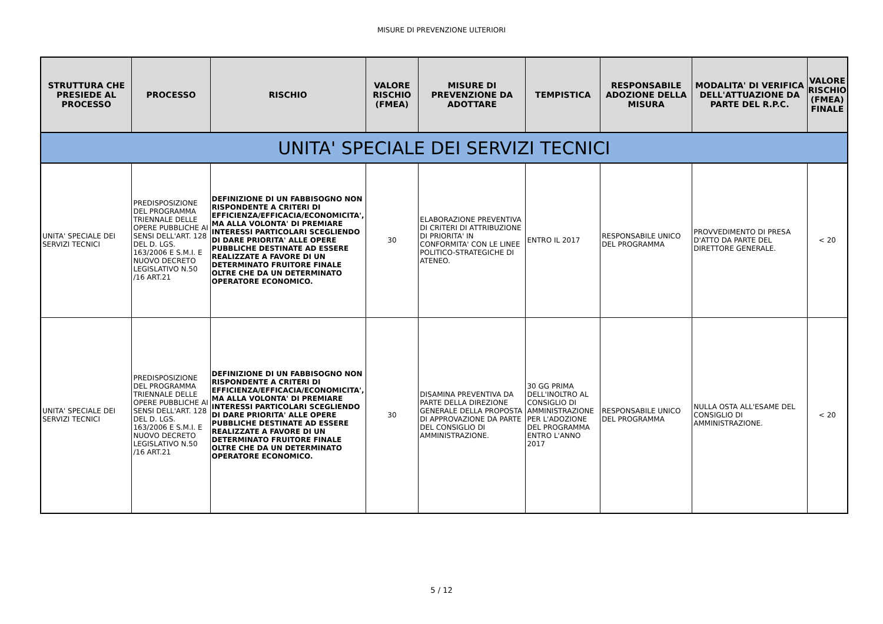MISURE DI PREVENZIONE ULTERIORI
| STRUTTURA CHE PRESIEDE AL PROCESSO | PROCESSO | RISCHIO | VALORE RISCHIO (FMEA) | MISURE DI PREVENZIONE DA ADOTTARE | TEMPISTICA | RESPONSABILE ADOZIONE DELLA MISURA | MODALITA' DI VERIFICA DELL'ATTUAZIONE DA PARTE DEL R.P.C. | VALORE RISCHIO (FMEA) FINALE |
| --- | --- | --- | --- | --- | --- | --- | --- | --- |
| UNITA' SPECIALE DEI SERVIZI TECNICI | | | | | | | | |
| UNITA' SPECIALE DEI SERVIZI TECNICI | PREDISPOSIZIONE DEL PROGRAMMA TRIENNALE DELLE OPERE PUBBLICHE AI SENSI DELL'ART. 128 DEL D. LGS. 163/2006 E S.M.I. E NUOVO DECRETO LEGISLATIVO N.50 /16 ART.21 | DEFINIZIONE DI UN FABBISOGNO NON RISPONDENTE A CRITERI DI EFFICIENZA/EFFICACIA/ECONOMICITA', MA ALLA VOLONTA' DI PREMIARE INTERESSI PARTICOLARI SCEGLIENDO DI DARE PRIORITA' ALLE OPERE PUBBLICHE DESTINATE AD ESSERE REALIZZATE A FAVORE DI UN DETERMINATO FRUITORE FINALE OLTRE CHE DA UN DETERMINATO OPERATORE ECONOMICO. | 30 | ELABORAZIONE PREVENTIVA DI CRITERI DI ATTRIBUZIONE DI PRIORITA' IN CONFORMITA' CON LE LINEE POLITICO-STRATEGICHE DI ATENEO. | ENTRO IL 2017 | RESPONSABILE UNICO DEL PROGRAMMA | PROVVEDIMENTO DI PRESA D'ATTO DA PARTE DEL DIRETTORE GENERALE. | < 20 |
| UNITA' SPECIALE DEI SERVIZI TECNICI | PREDISPOSIZIONE DEL PROGRAMMA TRIENNALE DELLE OPERE PUBBLICHE AI SENSI DELL'ART. 128 DEL D. LGS. 163/2006 E S.M.I. E NUOVO DECRETO LEGISLATIVO N.50 /16 ART.21 | DEFINIZIONE DI UN FABBISOGNO NON RISPONDENTE A CRITERI DI EFFICIENZA/EFFICACIA/ECONOMICITA', MA ALLA VOLONTA' DI PREMIARE INTERESSI PARTICOLARI SCEGLIENDO DI DARE PRIORITA' ALLE OPERE PUBBLICHE DESTINATE AD ESSERE REALIZZATE A FAVORE DI UN DETERMINATO FRUITORE FINALE OLTRE CHE DA UN DETERMINATO OPERATORE ECONOMICO. | 30 | DISAMINA PREVENTIVA DA PARTE DELLA DIREZIONE GENERALE DELLA PROPOSTA DI APPROVAZIONE DA PARTE DEL CONSIGLIO DI AMMINISTRAZIONE. | 30 GG PRIMA DELL'INOLTRO AL CONSIGLIO DI AMMINISTRAZIONE PER L'ADOZIONE DEL PROGRAMMA ENTRO L'ANNO 2017 | RESPONSABILE UNICO DEL PROGRAMMA | NULLA OSTA ALL'ESAME DEL CONSIGLIO DI AMMINISTRAZIONE. | < 20 |
5 / 12